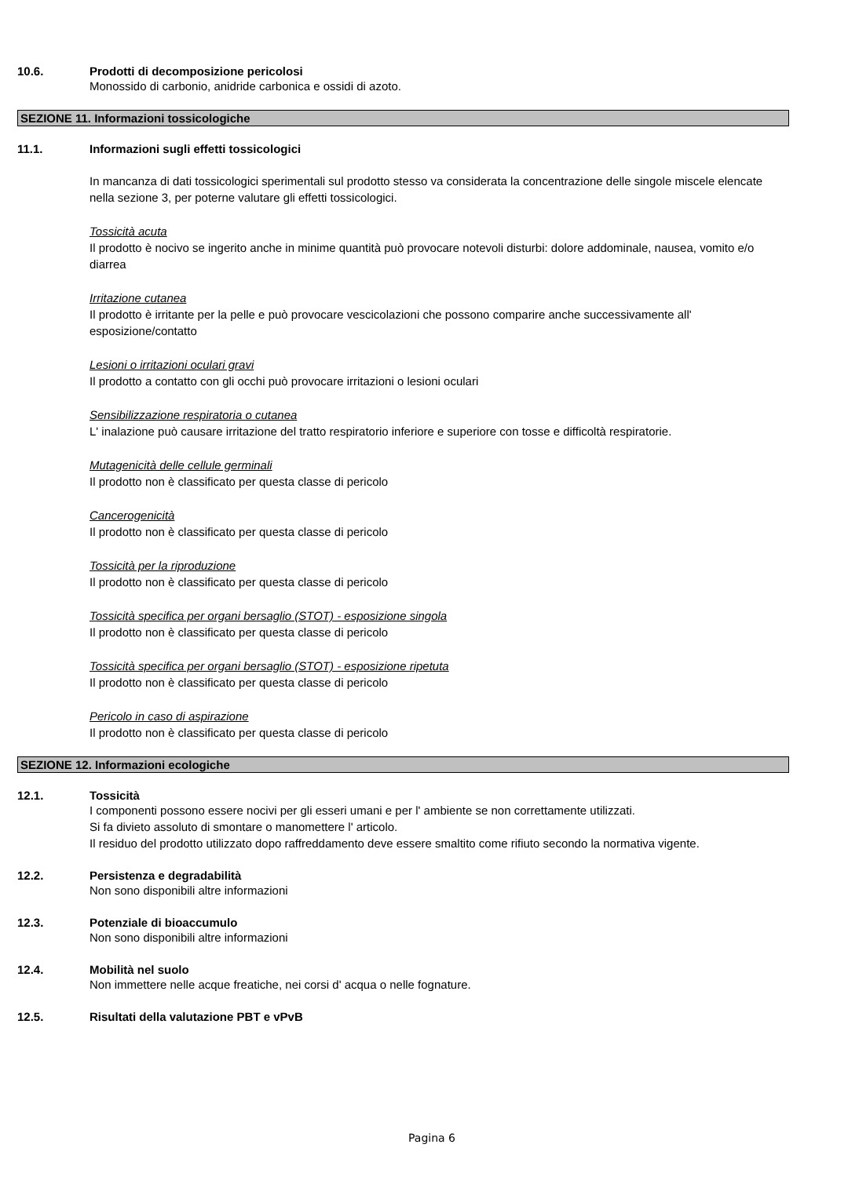10.6. Prodotti di decomposizione pericolosi
Monossido di carbonio, anidride carbonica e ossidi di azoto.
SEZIONE 11. Informazioni tossicologiche
11.1. Informazioni sugli effetti tossicologici
In mancanza di dati tossicologici sperimentali sul prodotto stesso va considerata la concentrazione delle singole miscele elencate nella sezione 3, per poterne valutare gli effetti tossicologici.
Tossicità acuta
Il prodotto è nocivo se ingerito anche in minime quantità può provocare notevoli disturbi: dolore addominale, nausea, vomito e/o diarrea
Irritazione cutanea
Il prodotto è irritante per la pelle e può provocare vescicolazioni che possono comparire anche successivamente all' esposizione/contatto
Lesioni o irritazioni oculari gravi
Il prodotto a contatto con gli occhi può provocare irritazioni o lesioni oculari
Sensibilizzazione respiratoria o cutanea
L' inalazione può causare irritazione del tratto respiratorio inferiore e superiore con tosse e difficoltà respiratorie.
Mutagenicità delle cellule germinali
Il prodotto non è classificato per questa classe di pericolo
Cancerogenicità
Il prodotto non è classificato per questa classe di pericolo
Tossicità per la riproduzione
Il prodotto non è classificato per questa classe di pericolo
Tossicità specifica per organi bersaglio (STOT) - esposizione singola
Il prodotto non è classificato per questa classe di pericolo
Tossicità specifica per organi bersaglio (STOT) - esposizione ripetuta
Il prodotto non è classificato per questa classe di pericolo
Pericolo in caso di aspirazione
Il prodotto non è classificato per questa classe di pericolo
SEZIONE 12. Informazioni ecologiche
12.1. Tossicità
I componenti possono essere nocivi per gli esseri umani e per l' ambiente se non correttamente utilizzati.
Si fa divieto assoluto di smontare o manomettere l' articolo.
Il residuo del prodotto utilizzato dopo raffreddamento deve essere smaltito come rifiuto secondo la normativa vigente.
12.2. Persistenza e degradabilità
Non sono disponibili altre informazioni
12.3. Potenziale di bioaccumulo
Non sono disponibili altre informazioni
12.4. Mobilità nel suolo
Non immettere nelle acque freatiche, nei corsi d' acqua o nelle fognature.
12.5. Risultati della valutazione PBT e vPvB
Pagina 6